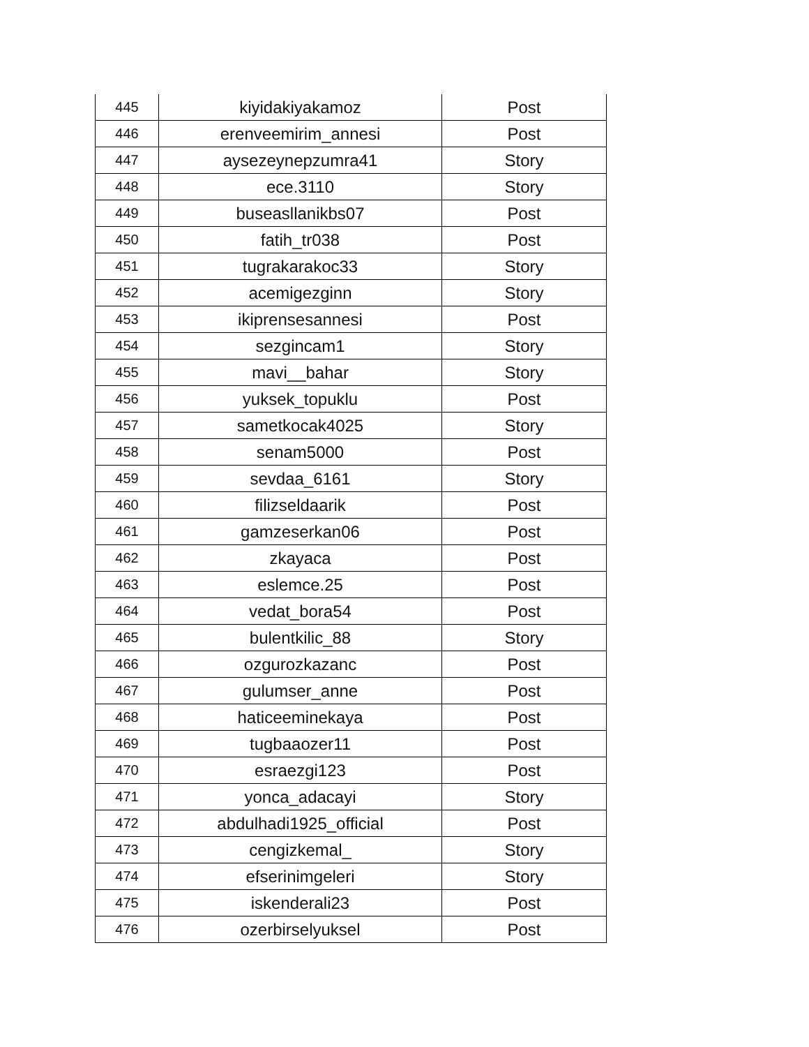| 445 | kiyidakiyakamoz | Post |
| 446 | erenveemirim_annesi | Post |
| 447 | aysezeynepzumra41 | Story |
| 448 | ece.3110 | Story |
| 449 | buseasllanikbs07 | Post |
| 450 | fatih_tr038 | Post |
| 451 | tugrakarakoc33 | Story |
| 452 | acemigezginn | Story |
| 453 | ikiprensesannesi | Post |
| 454 | sezgincam1 | Story |
| 455 | mavi__bahar | Story |
| 456 | yuksek_topuklu | Post |
| 457 | sametkocak4025 | Story |
| 458 | senam5000 | Post |
| 459 | sevdaa_6161 | Story |
| 460 | filizseldaarik | Post |
| 461 | gamzeserkan06 | Post |
| 462 | zkayaca | Post |
| 463 | eslemce.25 | Post |
| 464 | vedat_bora54 | Post |
| 465 | bulentkilic_88 | Story |
| 466 | ozgurozkazanc | Post |
| 467 | gulumser_anne | Post |
| 468 | haticeeminekaya | Post |
| 469 | tugbaaozer11 | Post |
| 470 | esraezgi123 | Post |
| 471 | yonca_adacayi | Story |
| 472 | abdulhadi1925_official | Post |
| 473 | cengizkemal_ | Story |
| 474 | efserinimgeleri | Story |
| 475 | iskenderali23 | Post |
| 476 | ozerbirselyuksel | Post |